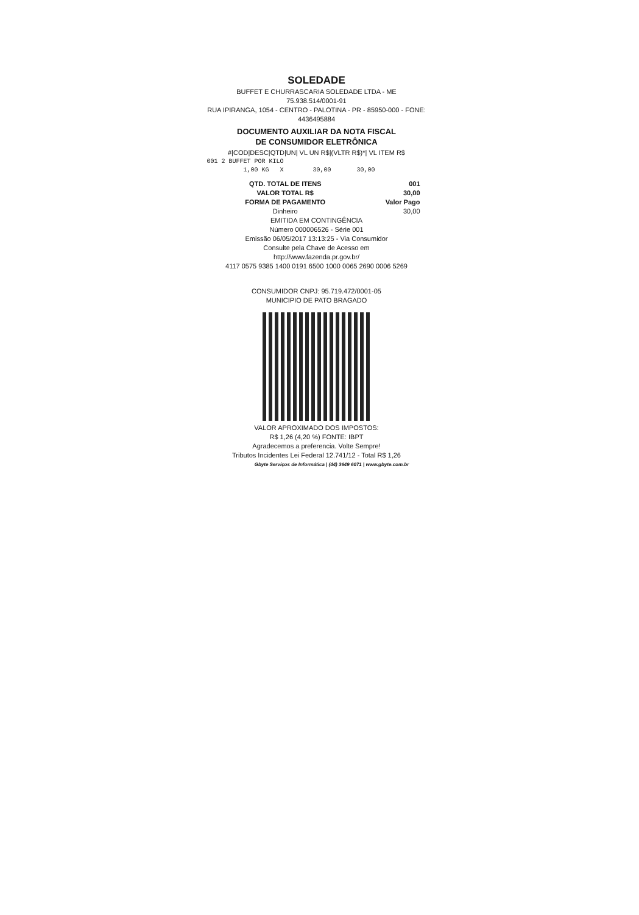SOLEDADE
BUFFET E CHURRASCARIA SOLEDADE LTDA - ME
75.938.514/0001-91
RUA IPIRANGA, 1054 - CENTRO - PALOTINA - PR - 85950-000 - FONE: 4436495884
DOCUMENTO AUXILIAR DA NOTA FISCAL
DE CONSUMIDOR ELETRÔNICA
#|COD|DESC|QTD|UN| VL UN R$|(VLTR R$)*| VL ITEM R$
001 2 BUFFET POR KILO 1,00 KG X 30,00 30,00
| QTD. TOTAL DE ITENS | 001 |
| VALOR TOTAL R$ | 30,00 |
| FORMA DE PAGAMENTO | Valor Pago |
| Dinheiro | 30,00 |
EMITIDA EM CONTINGÊNCIA
Número 000006526 - Série 001
Emissão 06/05/2017 13:13:25 - Via Consumidor
Consulte pela Chave de Acesso em
http://www.fazenda.pr.gov.br/
4117 0575 9385 1400 0191 6500 1000 0065 2690 0006 5269
CONSUMIDOR CNPJ: 95.719.472/0001-05
MUNICIPIO DE PATO BRAGADO
VALOR APROXIMADO DOS IMPOSTOS:
R$ 1,26 (4,20 %) FONTE: IBPT
Agradecemos a preferencia. Volte Sempre!
Tributos Incidentes Lei Federal 12.741/12 - Total R$ 1,26
Gbyte Serviços de Informática | (44) 3649 6071 | www.gbyte.com.br